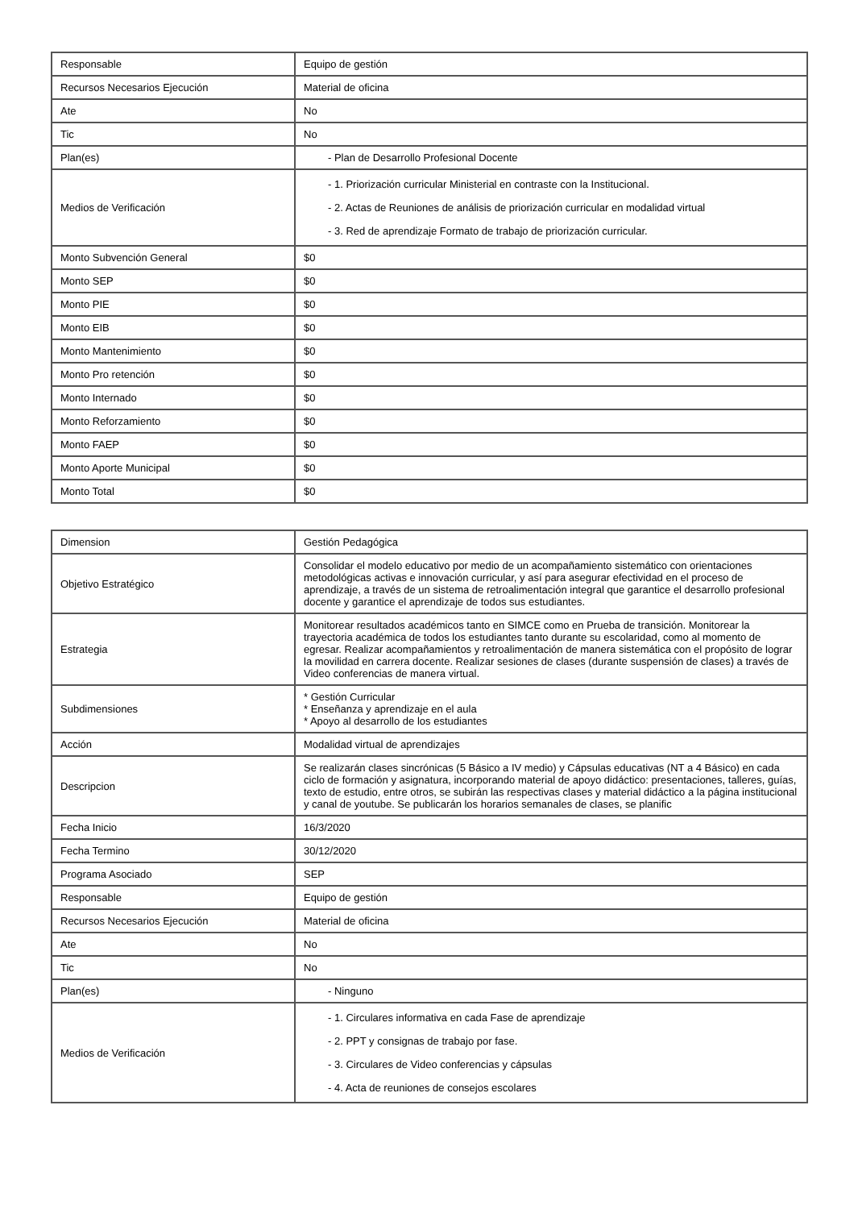| Responsable | Equipo de gestión |
| Recursos Necesarios Ejecución | Material de oficina |
| Ate | No |
| Tic | No |
| Plan(es) | - Plan de Desarrollo Profesional Docente |
| Medios de Verificación | - 1. Priorización curricular Ministerial en contraste con la Institucional. - 2. Actas de Reuniones de análisis de priorización curricular en modalidad virtual - 3. Red de aprendizaje Formato de trabajo de priorización curricular. |
| Monto Subvención General | $0 |
| Monto SEP | $0 |
| Monto PIE | $0 |
| Monto EIB | $0 |
| Monto Mantenimiento | $0 |
| Monto Pro retención | $0 |
| Monto Internado | $0 |
| Monto Reforzamiento | $0 |
| Monto FAEP | $0 |
| Monto Aporte Municipal | $0 |
| Monto Total | $0 |
| Dimension | Gestión Pedagógica |
| Objetivo Estratégico | Consolidar el modelo educativo por medio de un acompañamiento sistemático con orientaciones metodológicas activas e innovación curricular, y así para asegurar efectividad en el proceso de aprendizaje, a través de un sistema de retroalimentación integral que garantice el desarrollo profesional docente y garantice el aprendizaje de todos sus estudiantes. |
| Estrategia | Monitorear resultados académicos tanto en SIMCE como en Prueba de transición. Monitorear la trayectoria académica de todos los estudiantes tanto durante su escolaridad, como al momento de egresar. Realizar acompañamientos y retroalimentación de manera sistemática con el propósito de lograr la movilidad en carrera docente. Realizar sesiones de clases (durante suspensión de clases) a través de Video conferencias de manera virtual. |
| Subdimensiones | * Gestión Curricular * Enseñanza y aprendizaje en el aula * Apoyo al desarrollo de los estudiantes |
| Acción | Modalidad virtual de aprendizajes |
| Descripcion | Se realizarán clases sincrónicas (5 Básico a IV medio) y Cápsulas educativas (NT a 4 Básico) en cada ciclo de formación y asignatura, incorporando material de apoyo didáctico: presentaciones, talleres, guías, texto de estudio, entre otros, se subirán las respectivas clases y material didáctico a la página institucional y canal de youtube. Se publicarán los horarios semanales de clases, se planific |
| Fecha Inicio | 16/3/2020 |
| Fecha Termino | 30/12/2020 |
| Programa Asociado | SEP |
| Responsable | Equipo de gestión |
| Recursos Necesarios Ejecución | Material de oficina |
| Ate | No |
| Tic | No |
| Plan(es) | - Ninguno |
| Medios de Verificación | - 1. Circulares informativa en cada Fase de aprendizaje - 2. PPT y consignas de trabajo por fase. - 3. Circulares de Video conferencias y cápsulas - 4. Acta de reuniones de consejos escolares |